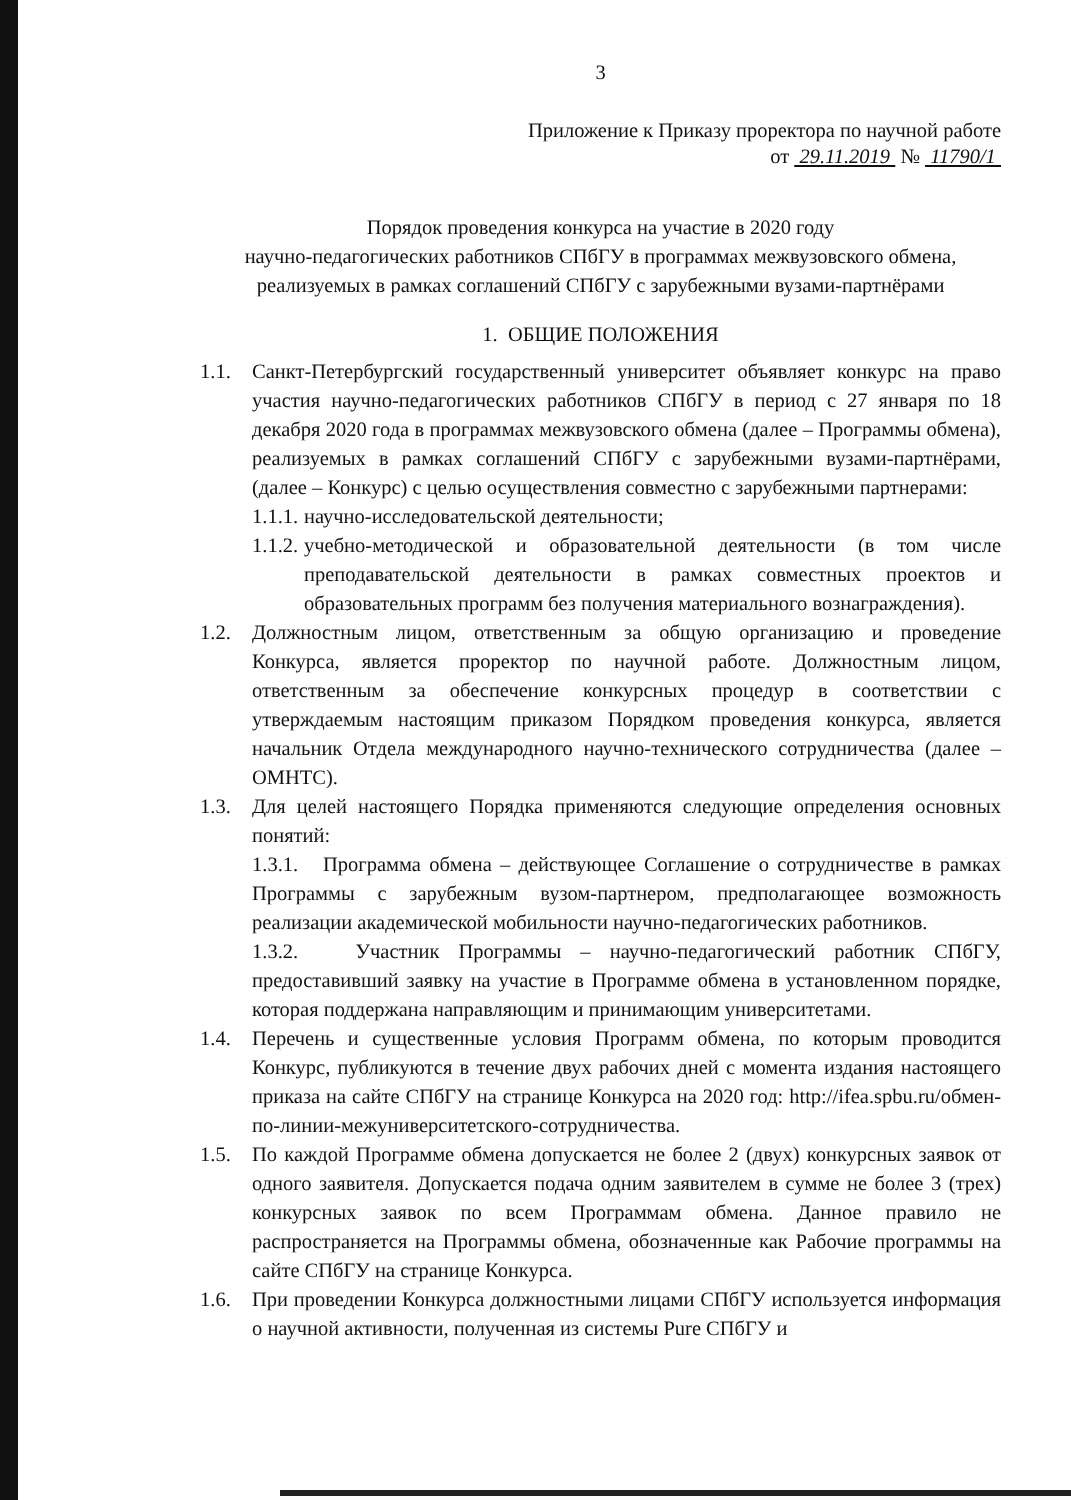3
Приложение к Приказу проректора по научной работе
от 29.11.2019 № 11790/1
Порядок проведения конкурса на участие в 2020 году
научно-педагогических работников СПбГУ в программах межвузовского обмена,
реализуемых в рамках соглашений СПбГУ с зарубежными вузами-партнёрами
1. ОБЩИЕ ПОЛОЖЕНИЯ
1.1. Санкт-Петербургский государственный университет объявляет конкурс на право участия научно-педагогических работников СПбГУ в период с 27 января по 18 декабря 2020 года в программах межвузовского обмена (далее – Программы обмена), реализуемых в рамках соглашений СПбГУ с зарубежными вузами-партнёрами, (далее – Конкурс) с целью осуществления совместно с зарубежными партнерами:
1.1.1.
научно-исследовательской деятельности;
1.1.2.
учебно-методической и образовательной деятельности (в том числе преподавательской деятельности в рамках совместных проектов и образовательных программ без получения материального вознаграждения).
1.2. Должностным лицом, ответственным за общую организацию и проведение Конкурса, является проректор по научной работе. Должностным лицом, ответственным за обеспечение конкурсных процедур в соответствии с утверждаемым настоящим приказом Порядком проведения конкурса, является начальник Отдела международного научно-технического сотрудничества (далее – ОМНТС).
1.3. Для целей настоящего Порядка применяются следующие определения основных понятий:
1.3.1. Программа обмена – действующее Соглашение о сотрудничестве в рамках Программы с зарубежным вузом-партнером, предполагающее возможность реализации академической мобильности научно-педагогических работников.
1.3.2. Участник Программы – научно-педагогический работник СПбГУ, предоставивший заявку на участие в Программе обмена в установленном порядке, которая поддержана направляющим и принимающим университетами.
1.4. Перечень и существенные условия Программ обмена, по которым проводится Конкурс, публикуются в течение двух рабочих дней с момента издания настоящего приказа на сайте СПбГУ на странице Конкурса на 2020 год: http://ifea.spbu.ru/обмен-по-линии-межуниверситетского-сотрудничества.
1.5. По каждой Программе обмена допускается не более 2 (двух) конкурсных заявок от одного заявителя. Допускается подача одним заявителем в сумме не более 3 (трех) конкурсных заявок по всем Программам обмена. Данное правило не распространяется на Программы обмена, обозначенные как Рабочие программы на сайте СПбГУ на странице Конкурса.
1.6. При проведении Конкурса должностными лицами СПбГУ используется информация о научной активности, полученная из системы Pure СПбГУ и